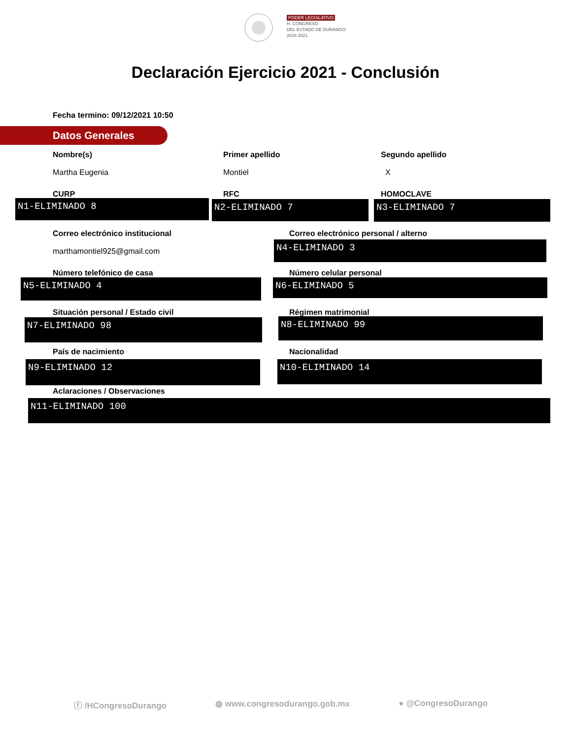PODER LEGISLATIVO
H. CONGRESO
DEL ESTADO DE DURANGO
2018 2021
Declaración Ejercicio 2021 - Conclusión
Fecha termino: 09/12/2021 10:50
Datos Generales
Nombre(s)
Martha Eugenia
Primer apellido
Montiel
Segundo apellido
X
CURP
N1-ELIMINADO 8
RFC
N2-ELIMINADO 7
HOMOCLAVE
N3-ELIMINADO 7
Correo electrónico institucional
marthamontiel925@gmail.com
Correo electrónico personal / alterno
N4-ELIMINADO 3
Número telefónico de casa
N5-ELIMINADO 4
Número celular personal
N6-ELIMINADO 5
Situación personal / Estado civil
N7-ELIMINADO 98
Régimen matrimonial
N8-ELIMINADO 99
País de nacimiento
N9-ELIMINADO 12
Nacionalidad
N10-ELIMINADO 14
Aclaraciones / Observaciones
N11-ELIMINADO 100
ⓕ /HCongresoDurango ◍ www.congresodurango.gob.mx ● @CongresoDurango